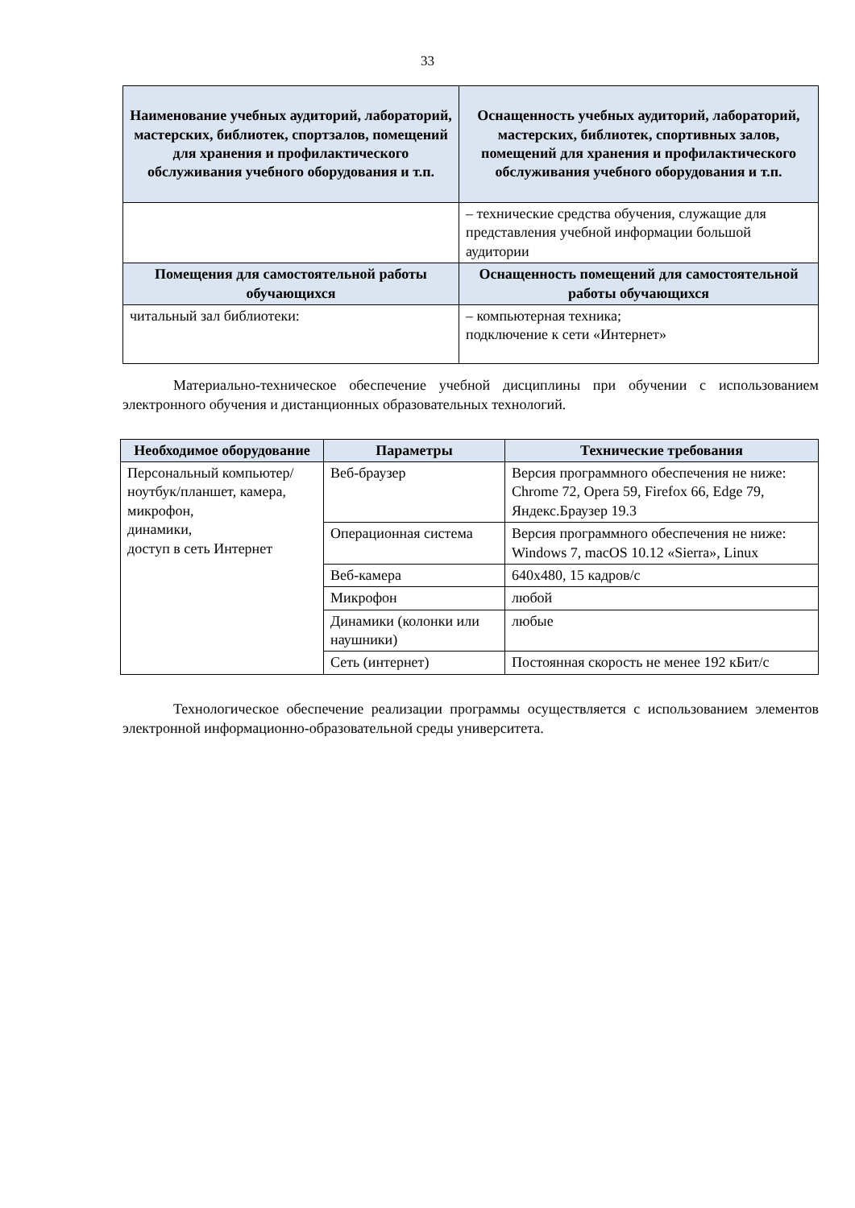33
| Наименование учебных аудиторий, лабораторий, мастерских, библиотек, спортзалов, помещений для хранения и профилактического обслуживания учебного оборудования и т.п. | Оснащенность учебных аудиторий, лабораторий, мастерских, библиотек, спортивных залов, помещений для хранения и профилактического обслуживания учебного оборудования и т.п. |
| --- | --- |
| | – технические средства обучения, служащие для представления учебной информации большой аудитории |
| Помещения для самостоятельной работы обучающихся | Оснащенность помещений для самостоятельной работы обучающихся |
| читальный зал библиотеки: | – компьютерная техника; подключение к сети «Интернет» |
Материально-техническое обеспечение учебной дисциплины при обучении с использованием электронного обучения и дистанционных образовательных технологий.
| Необходимое оборудование | Параметры | Технические требования |
| --- | --- | --- |
| Персональный компьютер/ ноутбук/планшет, камера, микрофон, динамики, доступ в сеть Интернет | Веб-браузер | Версия программного обеспечения не ниже: Chrome 72, Opera 59, Firefox 66, Edge 79, Яндекс.Браузер 19.3 |
| | Операционная система | Версия программного обеспечения не ниже: Windows 7, macOS 10.12 «Sierra», Linux |
| | Веб-камера | 640х480, 15 кадров/с |
| | Микрофон | любой |
| | Динамики (колонки или наушники) | любые |
| | Сеть (интернет) | Постоянная скорость не менее 192 кБит/с |
Технологическое обеспечение реализации программы осуществляется с использованием элементов электронной информационно-образовательной среды университета.